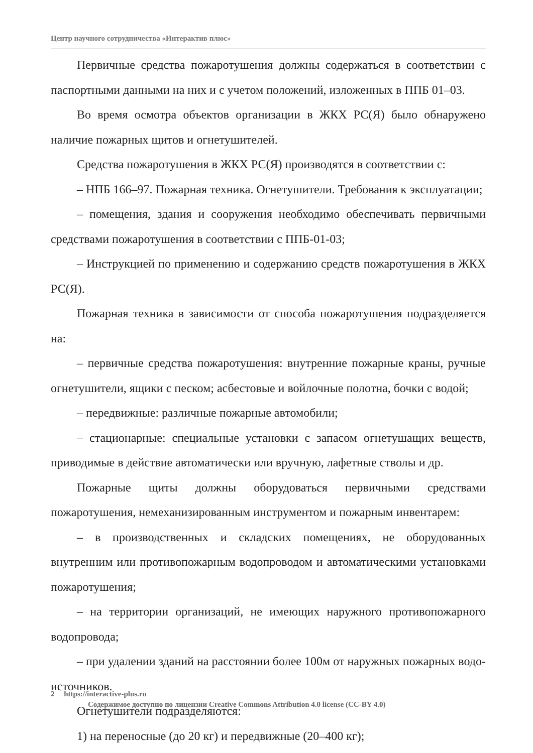Центр научного сотрудничества «Интерактив плюс»
Первичные средства пожаротушения должны содержаться в соответствии с паспортными данными на них и с учетом положений, изложенных в ППБ 01–03.
Во время осмотра объектов организации в ЖКХ РС(Я) было обнаружено наличие пожарных щитов и огнетушителей.
Средства пожаротушения в ЖКХ РС(Я) производятся в соответствии с:
– НПБ 166–97. Пожарная техника. Огнетушители. Требования к эксплуатации;
– помещения, здания и сооружения необходимо обеспечивать первичными средствами пожаротушения в соответствии с ППБ-01-03;
– Инструкцией по применению и содержанию средств пожаротушения в ЖКХ РС(Я).
Пожарная техника в зависимости от способа пожаротушения подразделяется на:
– первичные средства пожаротушения: внутренние пожарные краны, ручные огнетушители, ящики с песком; асбестовые и войлочные полотна, бочки с водой;
– передвижные: различные пожарные автомобили;
– стационарные: специальные установки с запасом огнетушащих веществ, приводимые в действие автоматически или вручную, лафетные стволы и др.
Пожарные щиты должны оборудоваться первичными средствами пожаротушения, немеханизированным инструментом и пожарным инвентарем:
– в производственных и складских помещениях, не оборудованных внутренним или противопожарным водопроводом и автоматическими установками пожаротушения;
– на территории организаций, не имеющих наружного противопожарного водопровода;
– при удалении зданий на расстоянии более 100м от наружных пожарных водо-источников.
Огнетушители подразделяются:
1) на переносные (до 20 кг) и передвижные (20–400 кг);
2 https://interactive-plus.ru
Содержимое доступно по лицензии Creative Commons Attribution 4.0 license (CC-BY 4.0)